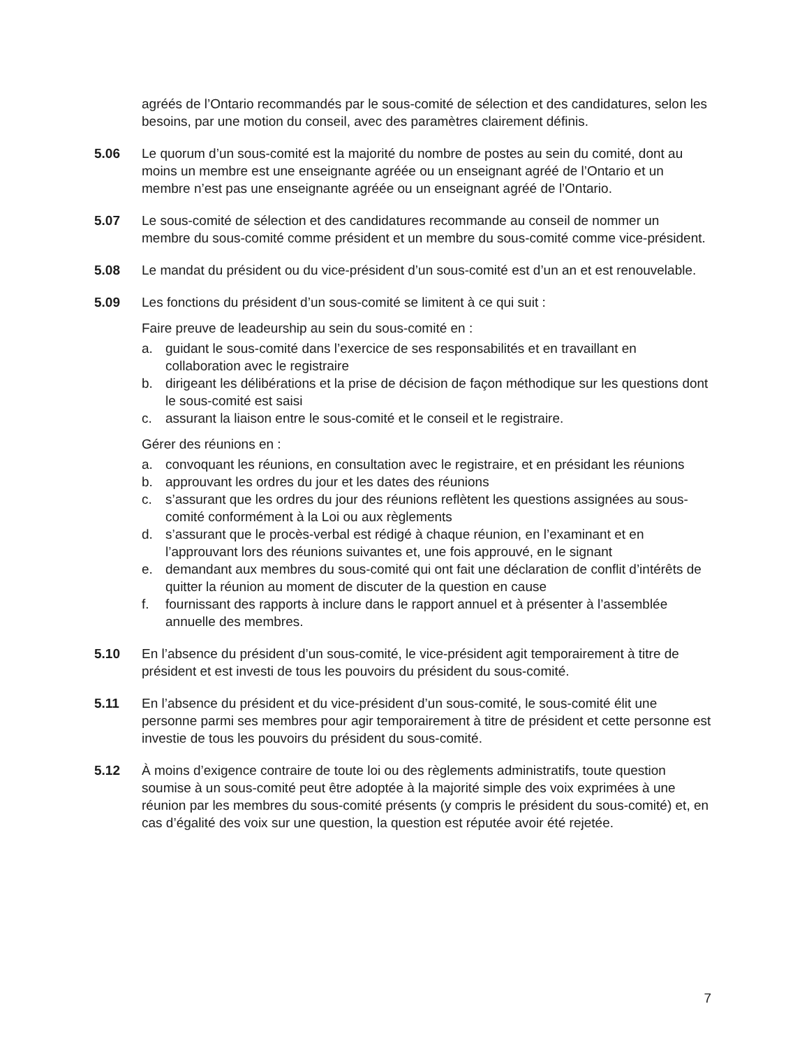agréés de l’Ontario recommandés par le sous-comité de sélection et des candidatures, selon les besoins, par une motion du conseil, avec des paramètres clairement définis.
5.06 Le quorum d’un sous-comité est la majorité du nombre de postes au sein du comité, dont au moins un membre est une enseignante agréée ou un enseignant agréé de l’Ontario et un membre n’est pas une enseignante agréée ou un enseignant agréé de l’Ontario.
5.07 Le sous-comité de sélection et des candidatures recommande au conseil de nommer un membre du sous-comité comme président et un membre du sous-comité comme vice-président.
5.08 Le mandat du président ou du vice-président d’un sous-comité est d’un an et est renouvelable.
5.09 Les fonctions du président d’un sous-comité se limitent à ce qui suit :
Faire preuve de leadeurship au sein du sous-comité en :
a. guidant le sous-comité dans l’exercice de ses responsabilités et en travaillant en collaboration avec le registraire
b. dirigeant les délibérations et la prise de décision de façon méthodique sur les questions dont le sous-comité est saisi
c. assurant la liaison entre le sous-comité et le conseil et le registraire.
Gérer des réunions en :
a. convoquant les réunions, en consultation avec le registraire, et en présidant les réunions
b. approuvant les ordres du jour et les dates des réunions
c. s’assurant que les ordres du jour des réunions reflètent les questions assignées au sous-comité conformément à la Loi ou aux règlements
d. s’assurant que le procès-verbal est rédigé à chaque réunion, en l’examinant et en l’approuvant lors des réunions suivantes et, une fois approuvé, en le signant
e. demandant aux membres du sous-comité qui ont fait une déclaration de conflit d’intérêts de quitter la réunion au moment de discuter de la question en cause
f. fournissant des rapports à inclure dans le rapport annuel et à présenter à l’assemblée annuelle des membres.
5.10 En l’absence du président d’un sous-comité, le vice-président agit temporairement à titre de président et est investi de tous les pouvoirs du président du sous-comité.
5.11 En l’absence du président et du vice-président d’un sous-comité, le sous-comité élit une personne parmi ses membres pour agir temporairement à titre de président et cette personne est investie de tous les pouvoirs du président du sous-comité.
5.12 À moins d’exigence contraire de toute loi ou des règlements administratifs, toute question soumise à un sous-comité peut être adoptée à la majorité simple des voix exprimées à une réunion par les membres du sous-comité présents (y compris le président du sous-comité) et, en cas d’égalité des voix sur une question, la question est réputée avoir été rejetée.
7